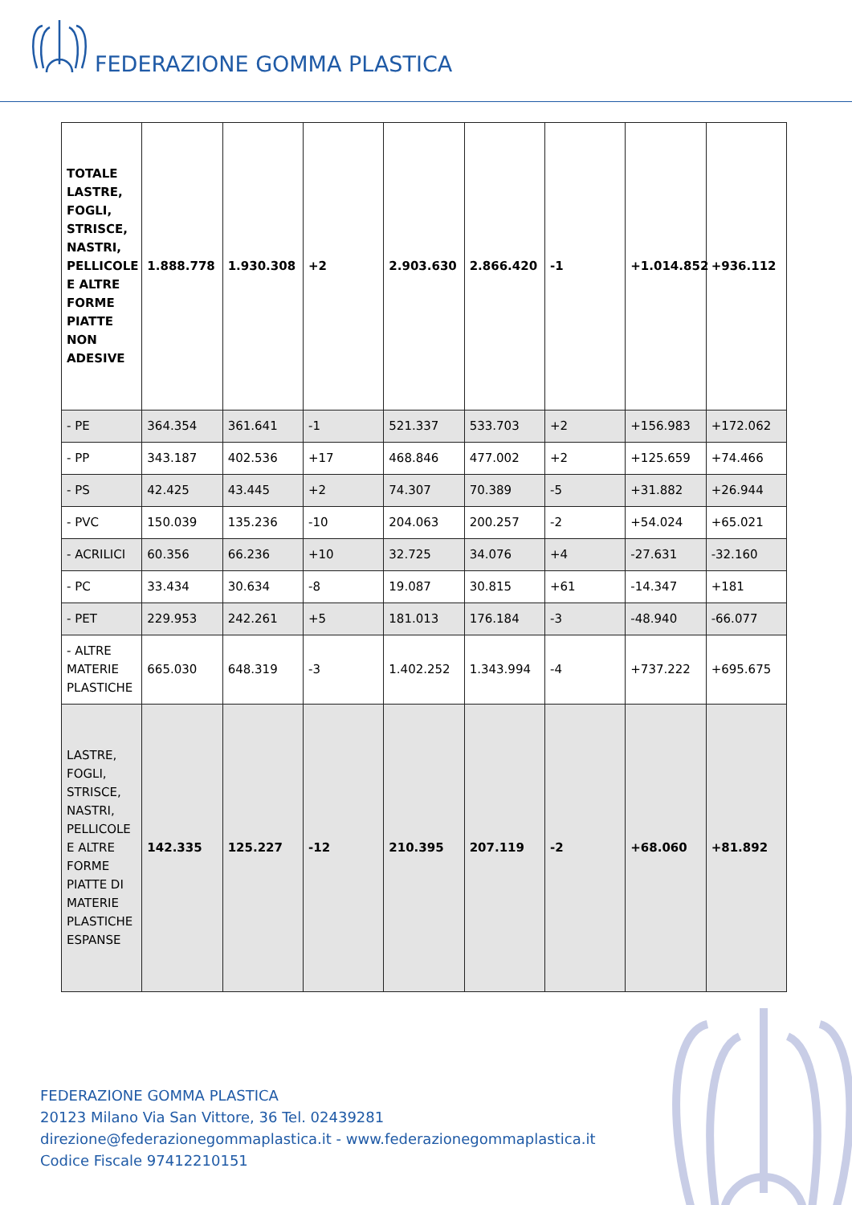FEDERAZIONE GOMMA PLASTICA
| TOTALE LASTRE, FOGLI, STRISCE, NASTRI, PELLICOLE E ALTRE FORME PIATTE NON ADESIVE | 1.888.778 | 1.930.308 | +2 | 2.903.630 | 2.866.420 | -1 | +1.014.852 | +936.112 |
| - PE | 364.354 | 361.641 | -1 | 521.337 | 533.703 | +2 | +156.983 | +172.062 |
| - PP | 343.187 | 402.536 | +17 | 468.846 | 477.002 | +2 | +125.659 | +74.466 |
| - PS | 42.425 | 43.445 | +2 | 74.307 | 70.389 | -5 | +31.882 | +26.944 |
| - PVC | 150.039 | 135.236 | -10 | 204.063 | 200.257 | -2 | +54.024 | +65.021 |
| - ACRILICI | 60.356 | 66.236 | +10 | 32.725 | 34.076 | +4 | -27.631 | -32.160 |
| - PC | 33.434 | 30.634 | -8 | 19.087 | 30.815 | +61 | -14.347 | +181 |
| - PET | 229.953 | 242.261 | +5 | 181.013 | 176.184 | -3 | -48.940 | -66.077 |
| - ALTRE MATERIE PLASTICHE | 665.030 | 648.319 | -3 | 1.402.252 | 1.343.994 | -4 | +737.222 | +695.675 |
| LASTRE, FOGLI, STRISCE, NASTRI, PELLICOLE E ALTRE FORME PIATTE DI MATERIE PLASTICHE ESPANSE | 142.335 | 125.227 | -12 | 210.395 | 207.119 | -2 | +68.060 | +81.892 |
FEDERAZIONE GOMMA PLASTICA
20123 Milano Via San Vittore, 36 Tel. 02439281
direzione@federazionegommaplastica.it - www.federazionegommaplastica.it
Codice Fiscale 97412210151